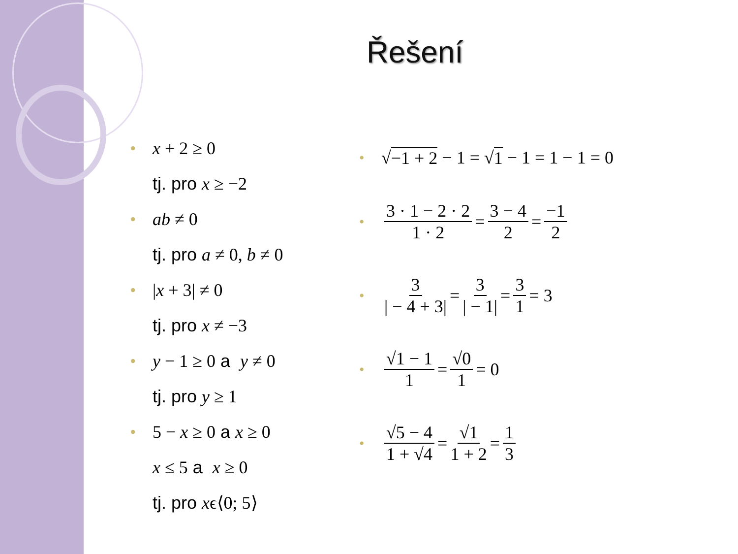Řešení
• x + 2 ≥ 0
tj. pro x ≥ −2
• ab ≠ 0
tj. pro a ≠ 0, b ≠ 0
• |x + 3| ≠ 0
tj. pro x ≠ −3
• y − 1 ≥ 0 a y ≠ 0
tj. pro y ≥ 1
• 5 − x ≥ 0 a x ≥ 0
x ≤ 5 a x ≥ 0
tj. pro xϵ⟨0; 5⟩
• √ −1 + 2 − 1 = √ 1 − 1 = 1 − 1 = 0
• 3 · 1 − 2 · 2 1 · 2 = 3 − 4 2 = −1 2
• 3 | − 4 + 3| = 3 | − 1| = 3 1 = 3
• √1 − 1 1 = √0 1 = 0
• √5 − 4 1 + √4 = √1 1 + 2 = 1 3